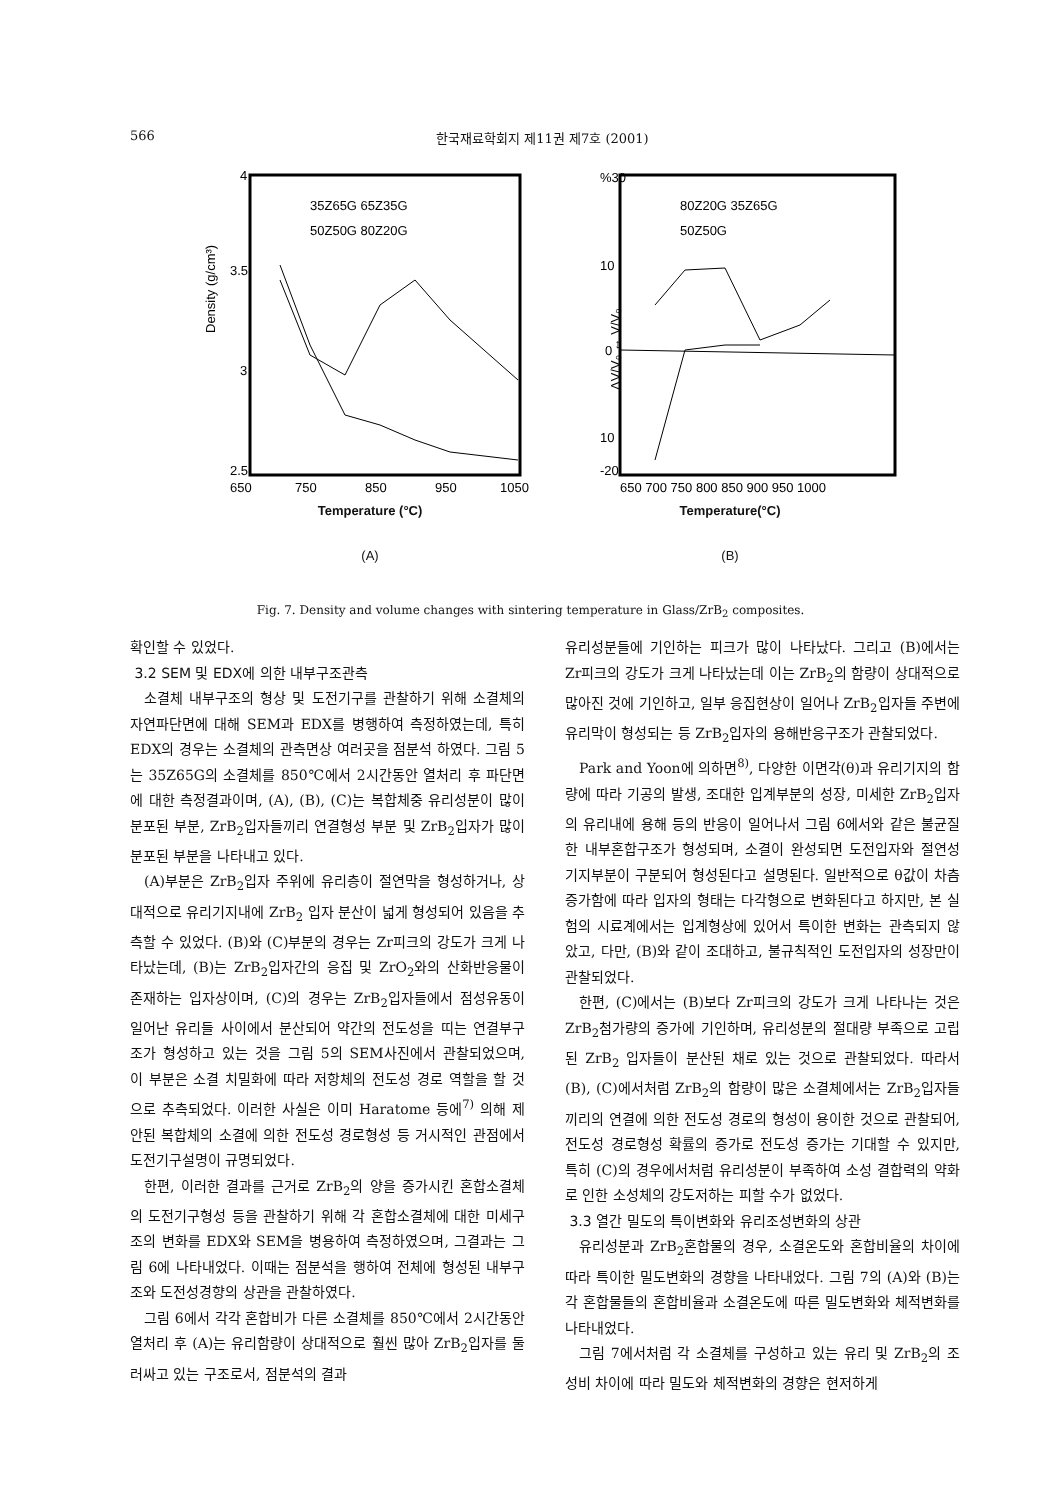566 한국재료학회지 제11권 제7호 (2001)
Density (g/cm³)
4
3.5
3
2.5
650
750
850
950
1050
35Z65G 65Z35G
50Z50G 80Z20G
Temperature (°C)
(A)
%30
10
0
10
-20
650 700 750 800 850 900 950 1000
80Z20G 35Z65G
50Z50G
ΔV/V₀ ↔ V/V₀
Temperature(°C)
(B)
Fig. 7. Density and volume changes with sintering temperature in Glass/ZrB<sub>2</sub> composites.
확인할 수 있었다.
3.2 SEM 및 EDX에 의한 내부구조관측
소결체 내부구조의 형상 및 도전기구를 관찰하기 위해 소결체의 자연파단면에 대해 SEM과 EDX를 병행하여 측정하였는데, 특히 EDX의 경우는 소결체의 관측면상 여러곳을 점분석 하였다. 그림 5는 35Z65G의 소결체를 850℃에서 2시간동안 열처리 후 파단면에 대한 측정결과이며, (A), (B), (C)는 복합체중 유리성분이 많이 분포된 부분, ZrB<sub>2</sub>입자들끼리 연결형성 부분 및 ZrB<sub>2</sub>입자가 많이 분포된 부분을 나타내고 있다.
(A)부분은 ZrB<sub>2</sub>입자 주위에 유리층이 절연막을 형성하거나, 상대적으로 유리기지내에 ZrB<sub>2</sub> 입자 분산이 넓게 형성되어 있음을 추측할 수 있었다. (B)와 (C)부분의 경우는 Zr피크의 강도가 크게 나타났는데, (B)는 ZrB<sub>2</sub>입자간의 응집 및 ZrO<sub>2</sub>와의 산화반응물이 존재하는 입자상이며, (C)의 경우는 ZrB<sub>2</sub>입자들에서 점성유동이 일어난 유리들 사이에서 분산되어 약간의 전도성을 띠는 연결부구조가 형성하고 있는 것을 그림 5의 SEM사진에서 관찰되었으며, 이 부분은 소결 치밀화에 따라 저항체의 전도성 경로 역할을 할 것으로 추측되었다. 이러한 사실은 이미 Haratome 등에<sup>7)</sup> 의해 제안된 복합체의 소결에 의한 전도성 경로형성 등 거시적인 관점에서 도전기구설명이 규명되었다.
한편, 이러한 결과를 근거로 ZrB<sub>2</sub>의 양을 증가시킨 혼합소결체의 도전기구형성 등을 관찰하기 위해 각 혼합소결체에 대한 미세구조의 변화를 EDX와 SEM을 병용하여 측정하였으며, 그결과는 그림 6에 나타내었다. 이때는 점분석을 행하여 전체에 형성된 내부구조와 도전성경향의 상관을 관찰하였다.
그림 6에서 각각 혼합비가 다른 소결체를 850℃에서 2시간동안 열처리 후 (A)는 유리함량이 상대적으로 훨씬 많아 ZrB<sub>2</sub>입자를 둘러싸고 있는 구조로서, 점분석의 결과
유리성분들에 기인하는 피크가 많이 나타났다. 그리고 (B)에서는 Zr피크의 강도가 크게 나타났는데 이는 ZrB<sub>2</sub>의 함량이 상대적으로 많아진 것에 기인하고, 일부 응집현상이 일어나 ZrB<sub>2</sub>입자들 주변에 유리막이 형성되는 등 ZrB<sub>2</sub>입자의 용해반응구조가 관찰되었다.
Park and Yoon에 의하면<sup>8)</sup>, 다양한 이면각(θ)과 유리기지의 함량에 따라 기공의 발생, 조대한 입계부분의 성장, 미세한 ZrB<sub>2</sub>입자의 유리내에 용해 등의 반응이 일어나서 그림 6에서와 같은 불균질한 내부혼합구조가 형성되며, 소결이 완성되면 도전입자와 절연성 기지부분이 구분되어 형성된다고 설명된다. 일반적으로 θ값이 차츰 증가함에 따라 입자의 형태는 다각형으로 변화된다고 하지만, 본 실험의 시료계에서는 입계형상에 있어서 특이한 변화는 관측되지 않았고, 다만, (B)와 같이 조대하고, 불규칙적인 도전입자의 성장만이 관찰되었다.
한편, (C)에서는 (B)보다 Zr피크의 강도가 크게 나타나는 것은 ZrB<sub>2</sub>첨가량의 증가에 기인하며, 유리성분의 절대량 부족으로 고립된 ZrB<sub>2</sub> 입자들이 분산된 채로 있는 것으로 관찰되었다. 따라서 (B), (C)에서처럼 ZrB<sub>2</sub>의 함량이 많은 소결체에서는 ZrB<sub>2</sub>입자들끼리의 연결에 의한 전도성 경로의 형성이 용이한 것으로 관찰되어, 전도성 경로형성 확률의 증가로 전도성 증가는 기대할 수 있지만, 특히 (C)의 경우에서처럼 유리성분이 부족하여 소성 결합력의 약화로 인한 소성체의 강도저하는 피할 수가 없었다.
3.3 열간 밀도의 특이변화와 유리조성변화의 상관
유리성분과 ZrB<sub>2</sub>혼합물의 경우, 소결온도와 혼합비율의 차이에 따라 특이한 밀도변화의 경향을 나타내었다. 그림 7의 (A)와 (B)는 각 혼합물들의 혼합비율과 소결온도에 따른 밀도변화와 체적변화를 나타내었다.
그림 7에서처럼 각 소결체를 구성하고 있는 유리 및 ZrB<sub>2</sub>의 조성비 차이에 따라 밀도와 체적변화의 경향은 현저하게